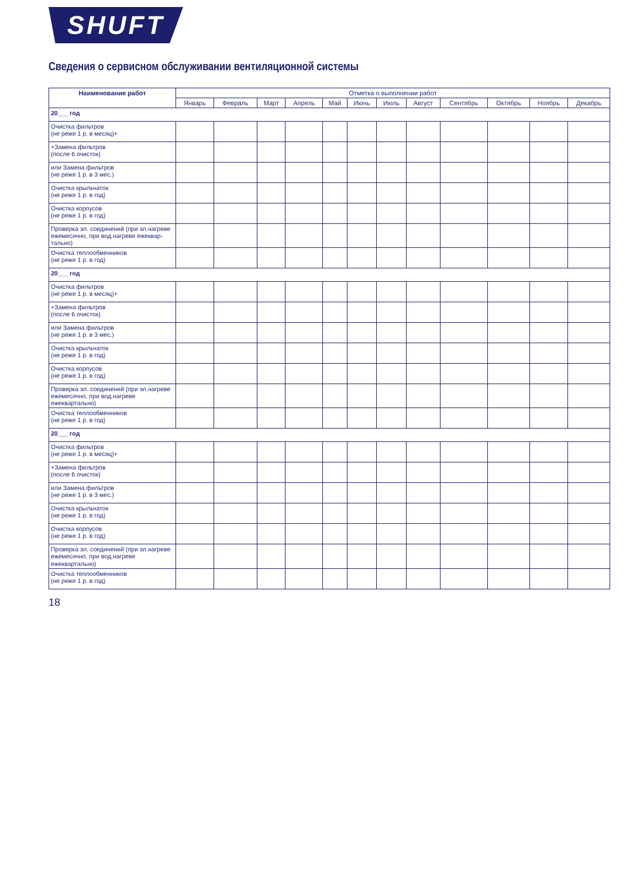SHUFT
Сведения о сервисном обслуживании вентиляционной системы
| Наименование работ | Отметка о выполнении работ | | | | | | | | | | | |
| --- | --- | --- | --- | --- | --- | --- | --- | --- | --- | --- | --- | --- |
| | Январь | Февраль | Март | Апрель | Май | Июнь | Июль | Август | Сентябрь | Октябрь | Ноябрь | Декабрь |
| 20___ год | | | | | | | | | | | | |
| Очистка фильтров (не реже 1 р. в месяц)+ | | | | | | | | | | | | |
| +Замена фильтров (после 6 очисток) | | | | | | | | | | | | |
| или Замена фильтров (не реже 1 р. в 3 мес.) | | | | | | | | | | | | |
| Очистка крыльчаток (не реже 1 р. в год) | | | | | | | | | | | | |
| Очистка корпусов (не реже 1 р. в год) | | | | | | | | | | | | |
| Проверка эл. соединений (при эл.нагреве ежемесячно, при вод.нагреве ежеквар-тально) | | | | | | | | | | | | |
| Очистка теплообменников (не реже 1 р. в год) | | | | | | | | | | | | |
| 20___ год | | | | | | | | | | | | |
| Очистка фильтров (не реже 1 р. в месяц)+ | | | | | | | | | | | | |
| +Замена фильтров (после 6 очисток) | | | | | | | | | | | | |
| или Замена фильтров (не реже 1 р. в 3 мес.) | | | | | | | | | | | | |
| Очистка крыльчаток (не реже 1 р. в год) | | | | | | | | | | | | |
| Очистка корпусов (не реже 1 р. в год) | | | | | | | | | | | | |
| Проверка эл. соединений (при эл.нагреве ежемесячно, при вод.нагреве ежеквартально) | | | | | | | | | | | | |
| Очистка теплообменников (не реже 1 р. в год) | | | | | | | | | | | | |
| 20___ год | | | | | | | | | | | | |
| Очистка фильтров (не реже 1 р. в месяц)+ | | | | | | | | | | | | |
| +Замена фильтров (после 6 очисток) | | | | | | | | | | | | |
| или Замена фильтров (не реже 1 р. в 3 мес.) | | | | | | | | | | | | |
| Очистка крыльчаток (не реже 1 р. в год) | | | | | | | | | | | | |
| Очистка корпусов (не реже 1 р. в год) | | | | | | | | | | | | |
| Проверка эл. соединений (при эл.нагреве ежемесячно, при вод.нагреве ежеквартально) | | | | | | | | | | | | |
| Очистка теплообменников (не реже 1 р. в год) | | | | | | | | | | | | |
18